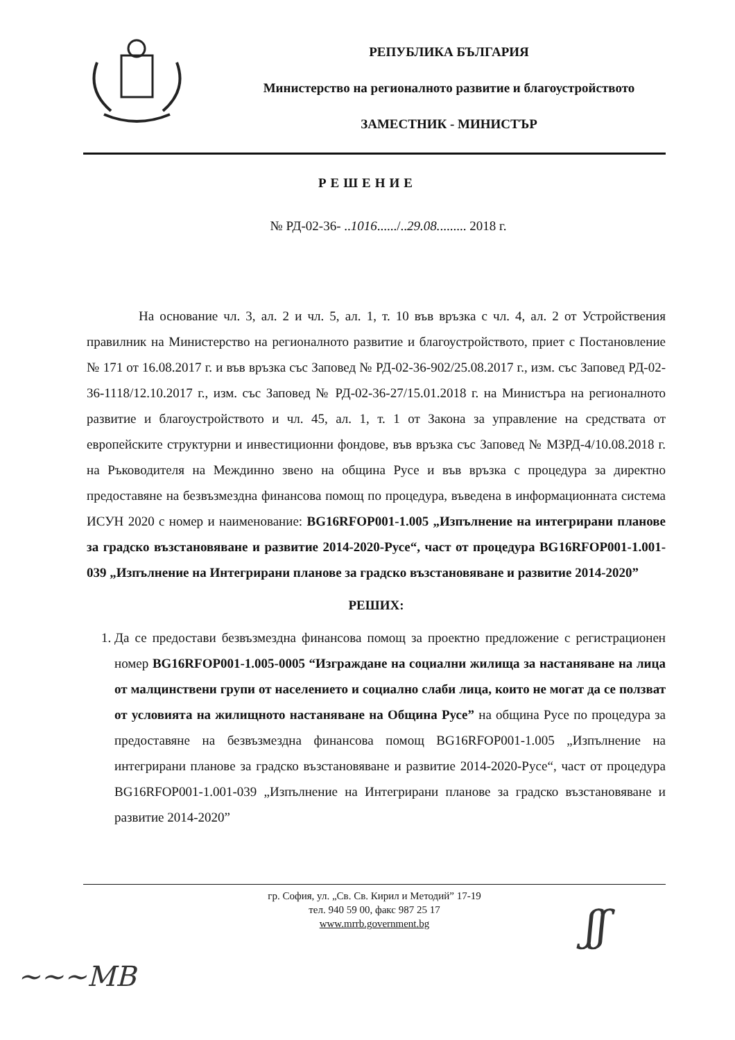РЕПУБЛИКА БЪЛГАРИЯ
Министерство на регионалното развитие и благоустройството
ЗАМЕСТНИК - МИНИСТЪР
РЕШЕНИЕ
№ РД-02-36- ..1016....../..29.08......... 2018 г.
На основание чл. 3, ал. 2 и чл. 5, ал. 1, т. 10 във връзка с чл. 4, ал. 2 от Устройствения правилник на Министерство на регионалното развитие и благоустройството, приет с Постановление № 171 от 16.08.2017 г. и във връзка със Заповед № РД-02-36-902/25.08.2017 г., изм. със Заповед РД-02-36-1118/12.10.2017 г., изм. със Заповед № РД-02-36-27/15.01.2018 г. на Министъра на регионалното развитие и благоустройството и чл. 45, ал. 1, т. 1 от Закона за управление на средствата от европейските структурни и инвестиционни фондове, във връзка със Заповед № МЗРД-4/10.08.2018 г. на Ръководителя на Междинно звено на община Русе и във връзка с процедура за директно предоставяне на безвъзмездна финансова помощ по процедура, въведена в информационната система ИСУН 2020 с номер и наименование: BG16RFOP001-1.005 „Изпълнение на интегрирани планове за градско възстановяване и развитие 2014-2020-Русе“, част от процедура BG16RFOP001-1.001-039 „Изпълнение на Интегрирани планове за градско възстановяване и развитие 2014-2020”
РЕШИХ:
1. Да се предостави безвъзмездна финансова помощ за проектно предложение с регистрационен номер BG16RFOP001-1.005-0005 “Изграждане на социални жилища за настаняване на лица от малцинствени групи от населението и социално слаби лица, които не могат да се ползват от условията на жилищното настаняване на Община Русе” на община Русе по процедура за предоставяне на безвъзмездна финансова помощ BG16RFOP001-1.005 „Изпълнение на интегрирани планове за градско възстановяване и развитие 2014-2020-Русе“, част от процедура BG16RFOP001-1.001-039 „Изпълнение на Интегрирани планове за градско възстановяване и развитие 2014-2020”
гр. София, ул. „Св. Св. Кирил и Методий” 17-19
тел. 940 59 00, факс 987 25 17
www.mrrb.government.bg
~~~MB
ʃʃ